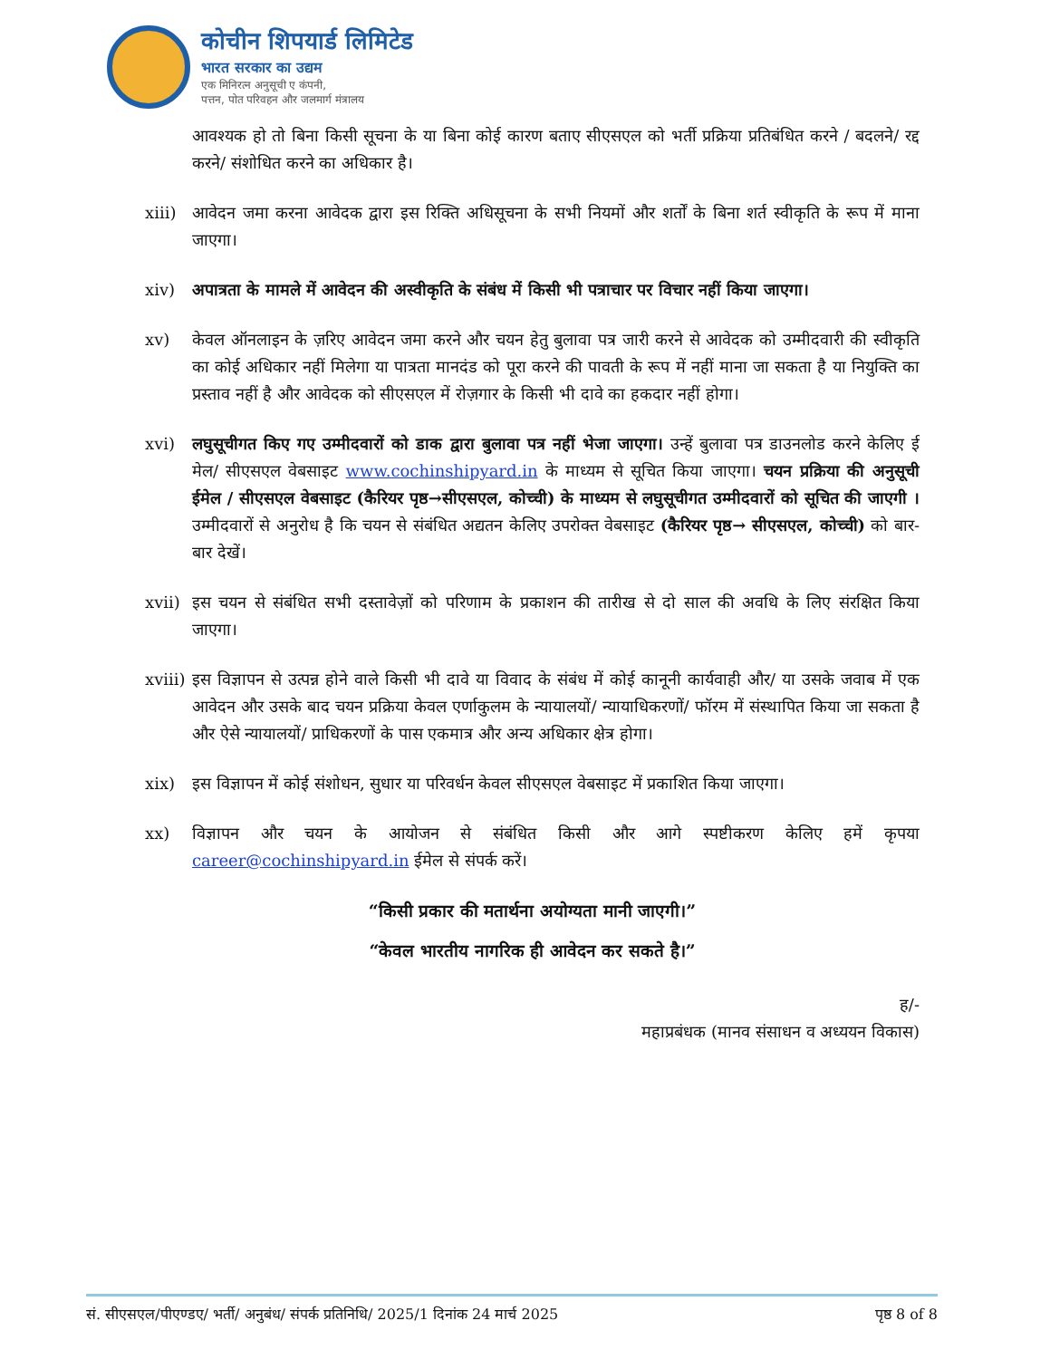कोचीन शिपयार्ड लिमिटेड
भारत सरकार का उद्यम
एक मिनिरत्न अनुसूची ए कंपनी,
पत्तन, पोत परिवहन और जलमार्ग मंत्रालय
आवश्यक हो तो बिना किसी सूचना के या बिना कोई कारण बताए सीएसएल को भर्ती प्रक्रिया प्रतिबंधित करने / बदलने/ रद्द करने/ संशोधित करने का अधिकार है।
xiii)
आवेदन जमा करना आवेदक द्वारा इस रिक्ति अधिसूचना के सभी नियमों और शर्तों के बिना शर्त स्वीकृति के रूप में माना जाएगा।
xiv) अपात्रता के मामले में आवेदन की अस्वीकृति के संबंध में किसी भी पत्राचार पर विचार नहीं किया जाएगा।
xv) केवल ऑनलाइन के ज़रिए आवेदन जमा करने और चयन हेतु बुलावा पत्र जारी करने से आवेदक को उम्मीदवारी की स्वीकृति का कोई अधिकार नहीं मिलेगा या पात्रता मानदंड को पूरा करने की पावती के रूप में नहीं माना जा सकता है या नियुक्ति का प्रस्ताव नहीं है और आवेदक को सीएसएल में रोज़गार के किसी भी दावे का हकदार नहीं होगा।
xvi) लघुसूचीगत किए गए उम्मीदवारों को डाक द्वारा बुलावा पत्र नहीं भेजा जाएगा। उन्हें बुलावा पत्र डाउनलोड करने केलिए ई मेल/ सीएसएल वेबसाइट www.cochinshipyard.in के माध्यम से सूचित किया जाएगा। चयन प्रक्रिया की अनुसूची ईमेल / सीएसएल वेबसाइट (कैरियर पृष्ठ→सीएसएल, कोच्ची) के माध्यम से लघुसूचीगत उम्मीदवारों को सूचित की जाएगी । उम्मीदवारों से अनुरोध है कि चयन से संबंधित अद्यतन केलिए उपरोक्त वेबसाइट (कैरियर पृष्ठ→ सीएसएल, कोच्ची) को बार- बार देखें।
xvii)
इस चयन से संबंधित सभी दस्तावेज़ों को परिणाम के प्रकाशन की तारीख से दो साल की अवधि के लिए संरक्षित किया जाएगा।
xviii)
इस विज्ञापन से उत्पन्न होने वाले किसी भी दावे या विवाद के संबंध में कोई कानूनी कार्यवाही और/ या उसके जवाब में एक आवेदन और उसके बाद चयन प्रक्रिया केवल एर्णाकुलम के न्यायालयों/ न्यायाधिकरणों/ फॉरम में संस्थापित किया जा सकता है और ऐसे न्यायालयों/ प्राधिकरणों के पास एकमात्र और अन्य अधिकार क्षेत्र होगा।
xix) इस विज्ञापन में कोई संशोधन, सुधार या परिवर्धन केवल सीएसएल वेबसाइट में प्रकाशित किया जाएगा।
xx) विज्ञापन और चयन के आयोजन से संबंधित किसी और आगे स्पष्टीकरण केलिए हमें कृपया career@cochinshipyard.in ईमेल से संपर्क करें।
“किसी प्रकार की मतार्थना अयोग्यता मानी जाएगी।”
“केवल भारतीय नागरिक ही आवेदन कर सकते है।”
ह/-
महाप्रबंधक (मानव संसाधन व अध्ययन विकास)
सं. सीएसएल/पीएण्डए/ भर्ती/ अनुबंध/ संपर्क प्रतिनिधि/ 2025/1 दिनांक 24 मार्च 2025 पृष्ठ 8 of 8